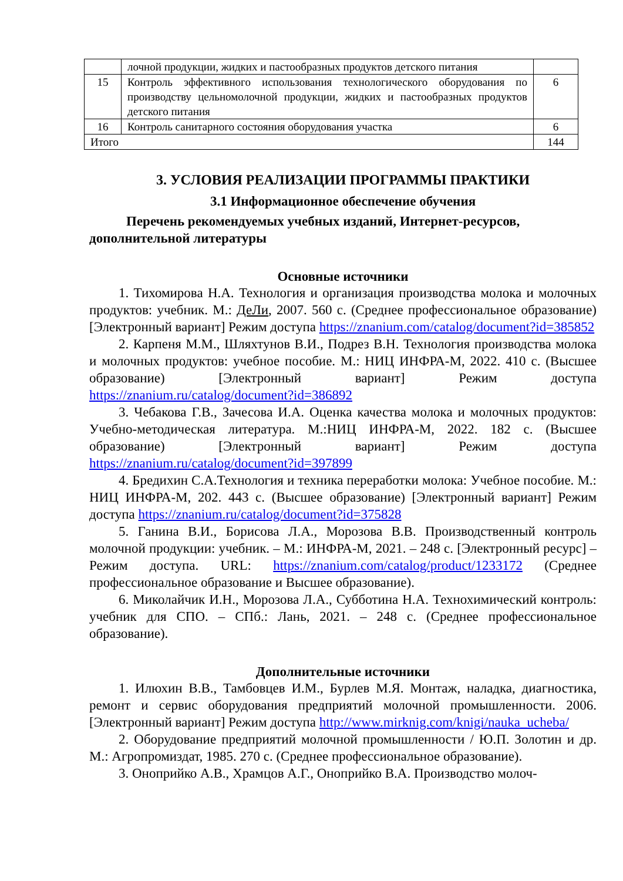| | лочной продукции, жидких и пастообразных продуктов детского питания | |
| 15 | Контроль эффективного использования технологического оборудования по производству цельномолочной продукции, жидких и пастообразных продуктов детского питания | 6 |
| 16 | Контроль санитарного состояния оборудования участка | 6 |
| Итого | | 144 |
3. УСЛОВИЯ РЕАЛИЗАЦИИ ПРОГРАММЫ ПРАКТИКИ
3.1 Информационное обеспечение обучения
Перечень рекомендуемых учебных изданий, Интернет-ресурсов, дополнительной литературы
Основные источники
1. Тихомирова Н.А. Технология и организация производства молока и молочных продуктов: учебник. М.: ДеЛи, 2007. 560 с. (Среднее профессиональное образование) [Электронный вариант] Режим доступа https://znanium.com/catalog/document?id=385852
2. Карпеня М.М., Шляхтунов В.И., Подрез В.Н. Технология производства молока и молочных продуктов: учебное пособие. М.: НИЦ ИНФРА-М, 2022. 410 с. (Высшее образование) [Электронный вариант] Режим доступа https://znanium.ru/catalog/document?id=386892
3. Чебакова Г.В., Зачесова И.А. Оценка качества молока и молочных продуктов: Учебно-методическая литература. М.:НИЦ ИНФРА-М, 2022. 182 с. (Высшее образование) [Электронный вариант] Режим доступа https://znanium.ru/catalog/document?id=397899
4. Бредихин С.А.Технология и техника переработки молока: Учебное пособие. М.: НИЦ ИНФРА-М, 202. 443 с. (Высшее образование) [Электронный вариант] Режим доступа https://znanium.ru/catalog/document?id=375828
5. Ганина В.И., Борисова Л.А., Морозова В.В. Производственный контроль молочной продукции: учебник. – М.: ИНФРА-М, 2021. – 248 с. [Электронный ресурс] – Режим доступа. URL: https://znanium.com/catalog/product/1233172 (Среднее профессиональное образование и Высшее образование).
6. Миколайчик И.Н., Морозова Л.А., Субботина Н.А. Технохимический контроль: учебник для СПО. – СПб.: Лань, 2021. – 248 с. (Среднее профессиональное образование).
Дополнительные источники
1. Илюхин В.В., Тамбовцев И.М., Бурлев М.Я. Монтаж, наладка, диагностика, ремонт и сервис оборудования предприятий молочной промышленности. 2006. [Электронный вариант] Режим доступа http://www.mirknig.com/knigi/nauka_ucheba/
2. Оборудование предприятий молочной промышленности / Ю.П. Золотин и др. М.: Агропромиздат, 1985. 270 с. (Среднее профессиональное образование).
3. Оноприйко А.В., Храмцов А.Г., Оноприйко В.А. Производство молоч-